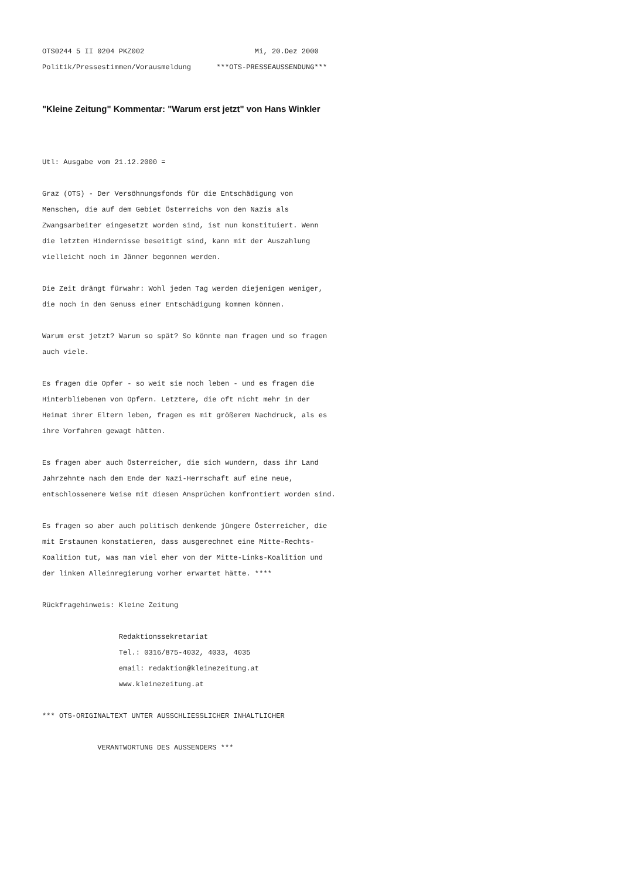OTS0244 5 II 0204 PKZ002                          Mi, 20.Dez 2000
Politik/Pressestimmen/Vorausmeldung      ***OTS-PRESSEAUSSENDUNG***
"Kleine Zeitung" Kommentar: "Warum erst jetzt" von Hans Winkler
Utl: Ausgabe vom 21.12.2000 =

Graz (OTS) - Der Versöhnungsfonds für die Entschädigung von
Menschen, die auf dem Gebiet Österreichs von den Nazis als
Zwangsarbeiter eingesetzt worden sind, ist nun konstituiert. Wenn
die letzten Hindernisse beseitigt sind, kann mit der Auszahlung
vielleicht noch im Jänner begonnen werden.

Die Zeit drängt fürwahr: Wohl jeden Tag werden diejenigen weniger,
die noch in den Genuss einer Entschädigung kommen können.

Warum erst jetzt? Warum so spät? So könnte man fragen und so fragen
auch viele.

Es fragen die Opfer - so weit sie noch leben - und es fragen die
Hinterbliebenen von Opfern. Letztere, die oft nicht mehr in der
Heimat ihrer Eltern leben, fragen es mit größerem Nachdruck, als es
ihre Vorfahren gewagt hätten.

Es fragen aber auch Österreicher, die sich wundern, dass ihr Land
Jahrzehnte nach dem Ende der Nazi-Herrschaft auf eine neue,
entschlossenere Weise mit diesen Ansprüchen konfrontiert worden sind.

Es fragen so aber auch politisch denkende jüngere Österreicher, die
mit Erstaunen konstatieren, dass ausgerechnet eine Mitte-Rechts-
Koalition tut, was man viel eher von der Mitte-Links-Koalition und
der linken Alleinregierung vorher erwartet hätte. ****

Rückfragehinweis: Kleine Zeitung

                  Redaktionssekretariat
                  Tel.: 0316/875-4032, 4033, 4035
                  email: redaktion@kleinezeitung.at
                  www.kleinezeitung.at

*** OTS-ORIGINALTEXT UNTER AUSSCHLIESSLICHER INHALTLICHER

             VERANTWORTUNG DES AUSSENDERS ***